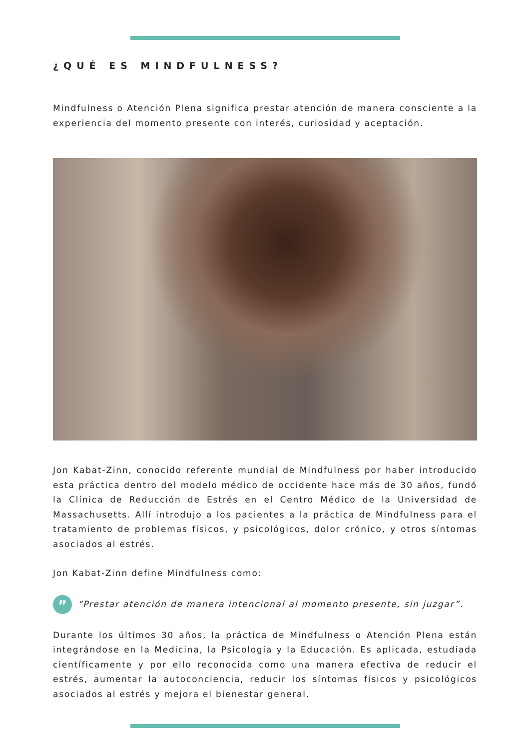¿QUÉ ES MINDFULNESS?
Mindfulness o Atención Plena significa prestar atención de manera consciente a la experiencia del momento presente con interés, curiosidad y aceptación.
Jon Kabat-Zinn, conocido referente mundial de Mindfulness por haber introducido esta práctica dentro del modelo médico de occidente hace más de 30 años, fundó la Clínica de Reducción de Estrés en el Centro Médico de la Universidad de Massachusetts. Allí introdujo a los pacientes a la práctica de Mindfulness para el tratamiento de problemas físicos, y psicológicos, dolor crónico, y otros síntomas asociados al estrés.
Jon Kabat-Zinn define Mindfulness como:
”
“Prestar atención de manera intencional al momento presente, sin juzgar”.
Durante los últimos 30 años, la práctica de Mindfulness o Atención Plena están integrándose en la Medicina, la Psicología y la Educación. Es aplicada, estudiada científicamente y por ello reconocida como una manera efectiva de reducir el estrés, aumentar la autoconciencia, reducir los síntomas físicos y psicológicos asociados al estrés y mejora el bienestar general.